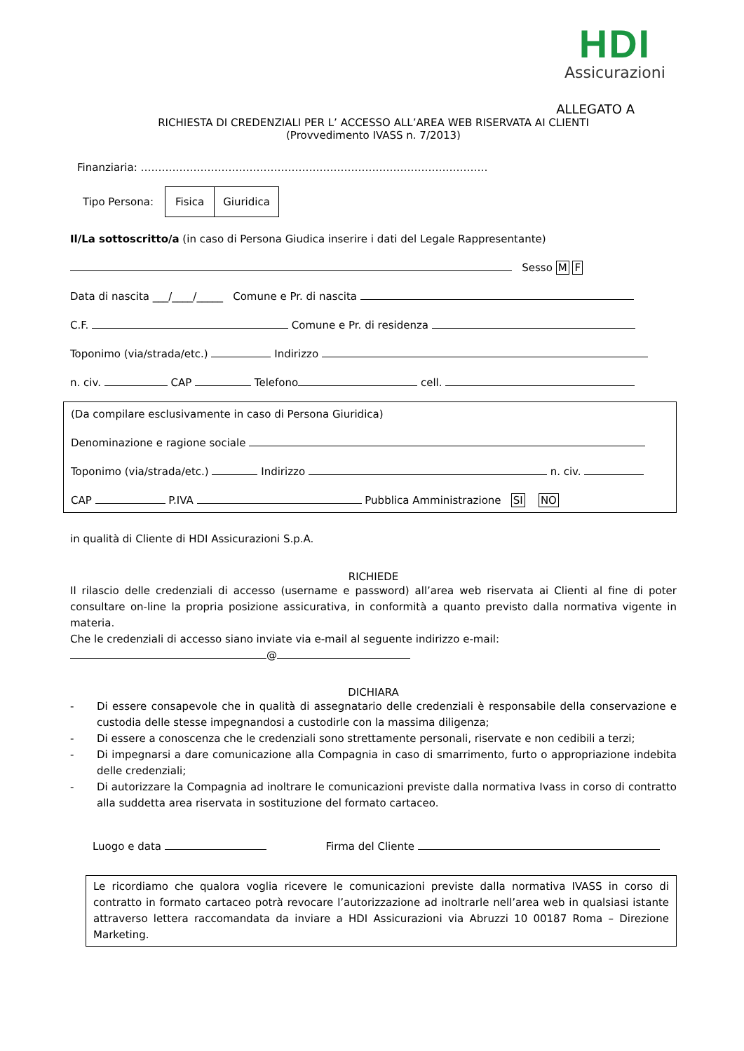HDI
Assicurazioni
ALLEGATO A
RICHIESTA DI CREDENZIALI PER L’ ACCESSO ALL’AREA WEB RISERVATA AI CLIENTI
(Provvedimento IVASS n. 7/2013)
Finanziaria: ………………………………………………………………………………………
Tipo Persona: Fisica Giuridica
Il/La sottoscritto/a (in caso di Persona Giudica inserire i dati del Legale Rappresentante)
Sesso M F
Data di nascita ___/____/_____ Comune e Pr. di nascita
C.F. Comune e Pr. di residenza
Toponimo (via/strada/etc.) Indirizzo
n. civ. CAP Telefono cell.
(Da compilare esclusivamente in caso di Persona Giuridica)
Denominazione e ragione sociale
Toponimo (via/strada/etc.) Indirizzo n. civ.
CAP P.IVA Pubblica Amministrazione SI NO
in qualità di Cliente di HDI Assicurazioni S.p.A.
RICHIEDE
Il rilascio delle credenziali di accesso (username e password) all’area web riservata ai Clienti al fine di poter consultare on-line la propria posizione assicurativa, in conformità a quanto previsto dalla normativa vigente in materia.
Che le credenziali di accesso siano inviate via e-mail al seguente indirizzo e-mail:
@
DICHIARA
- Di essere consapevole che in qualità di assegnatario delle credenziali è responsabile della conservazione e custodia delle stesse impegnandosi a custodirle con la massima diligenza;
- Di essere a conoscenza che le credenziali sono strettamente personali, riservate e non cedibili a terzi;
- Di impegnarsi a dare comunicazione alla Compagnia in caso di smarrimento, furto o appropriazione indebita delle credenziali;
- Di autorizzare la Compagnia ad inoltrare le comunicazioni previste dalla normativa Ivass in corso di contratto alla suddetta area riservata in sostituzione del formato cartaceo.
Luogo e data Firma del Cliente
Le ricordiamo che qualora voglia ricevere le comunicazioni previste dalla normativa IVASS in corso di contratto in formato cartaceo potrà revocare l’autorizzazione ad inoltrarle nell’area web in qualsiasi istante attraverso lettera raccomandata da inviare a HDI Assicurazioni via Abruzzi 10 00187 Roma – Direzione Marketing.